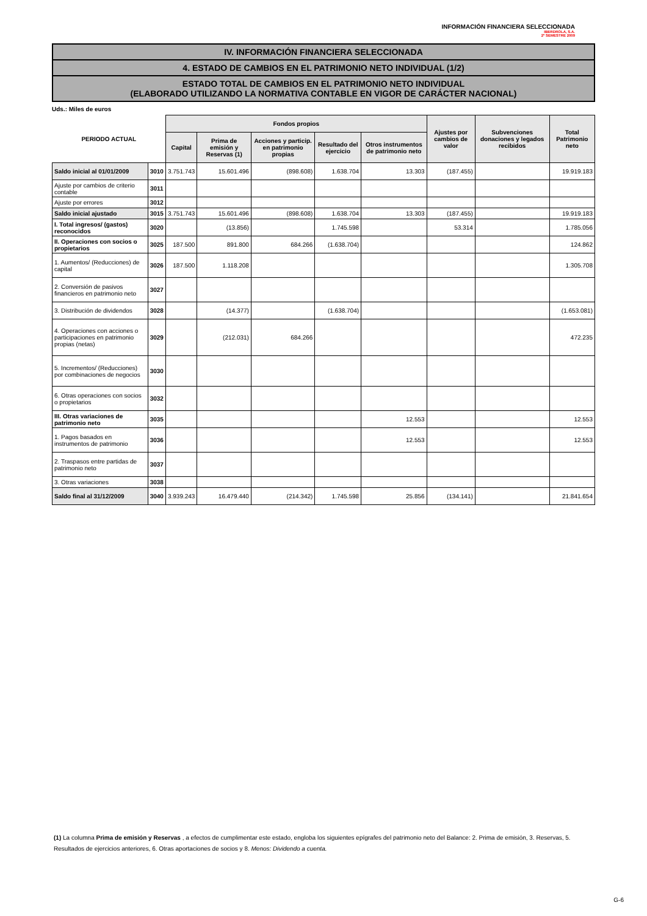INFORMACIÓN FINANCIERA SELECCIONADA
IBERDROLA, S.A.
2º SEMESTRE 2009
IV. INFORMACIÓN FINANCIERA SELECCIONADA
4. ESTADO DE CAMBIOS EN EL PATRIMONIO NETO INDIVIDUAL (1/2)
ESTADO TOTAL DE CAMBIOS EN EL PATRIMONIO NETO INDIVIDUAL
(ELABORADO UTILIZANDO LA NORMATIVA CONTABLE EN VIGOR DE CARÁCTER NACIONAL)
Uds.: Miles de euros
| PERIODO ACTUAL | | Fondos propios | | | | | Ajustes por cambios de valor | Subvenciones donaciones y legados recibidos | Total Patrimonio neto |
| --- | --- | --- | --- | --- | --- | --- | --- | --- | --- |
| | | Capital | Prima de emisión y Reservas (1) | Acciones y particip. en patrimonio propias | Resultado del ejercicio | Otros instrumentos de patrimonio neto | | | |
| Saldo inicial al 01/01/2009 | 3010 | 3.751.743 | 15.601.496 | (898.608) | 1.638.704 | 13.303 | (187.455) | | 19.919.183 |
| Ajuste por cambios de criterio contable | 3011 | | | | | | | | |
| Ajuste por errores | 3012 | | | | | | | | |
| Saldo inicial ajustado | 3015 | 3.751.743 | 15.601.496 | (898.608) | 1.638.704 | 13.303 | (187.455) | | 19.919.183 |
| I. Total ingresos/ (gastos) reconocidos | 3020 | | (13.856) | | 1.745.598 | | 53.314 | | 1.785.056 |
| II. Operaciones con socios o propietarios | 3025 | 187.500 | 891.800 | 684.266 | (1.638.704) | | | | 124.862 |
| 1. Aumentos/ (Reducciones) de capital | 3026 | 187.500 | 1.118.208 | | | | | | 1.305.708 |
| 2. Conversión de pasivos financieros en patrimonio neto | 3027 | | | | | | | | |
| 3. Distribución de dividendos | 3028 | | (14.377) | | (1.638.704) | | | | (1.653.081) |
| 4. Operaciones con acciones o participaciones en patrimonio propias (netas) | 3029 | | (212.031) | 684.266 | | | | | 472.235 |
| 5. Incrementos/ (Reducciones) por combinaciones de negocios | 3030 | | | | | | | | |
| 6. Otras operaciones con socios o propietarios | 3032 | | | | | | | | |
| III. Otras variaciones de patrimonio neto | 3035 | | | | | 12.553 | | | 12.553 |
| 1. Pagos basados en instrumentos de patrimonio | 3036 | | | | | 12.553 | | | 12.553 |
| 2. Traspasos entre partidas de patrimonio neto | 3037 | | | | | | | | |
| 3. Otras variaciones | 3038 | | | | | | | | |
| Saldo final al 31/12/2009 | 3040 | 3.939.243 | 16.479.440 | (214.342) | 1.745.598 | 25.856 | (134.141) | | 21.841.654 |
(1) La columna Prima de emisión y Reservas , a efectos de cumplimentar este estado, engloba los siguientes epígrafes del patrimonio neto del Balance: 2. Prima de emisión, 3. Reservas, 5. Resultados de ejercicios anteriores, 6. Otras aportaciones de socios y 8. Menos: Dividendo a cuenta.
G-6